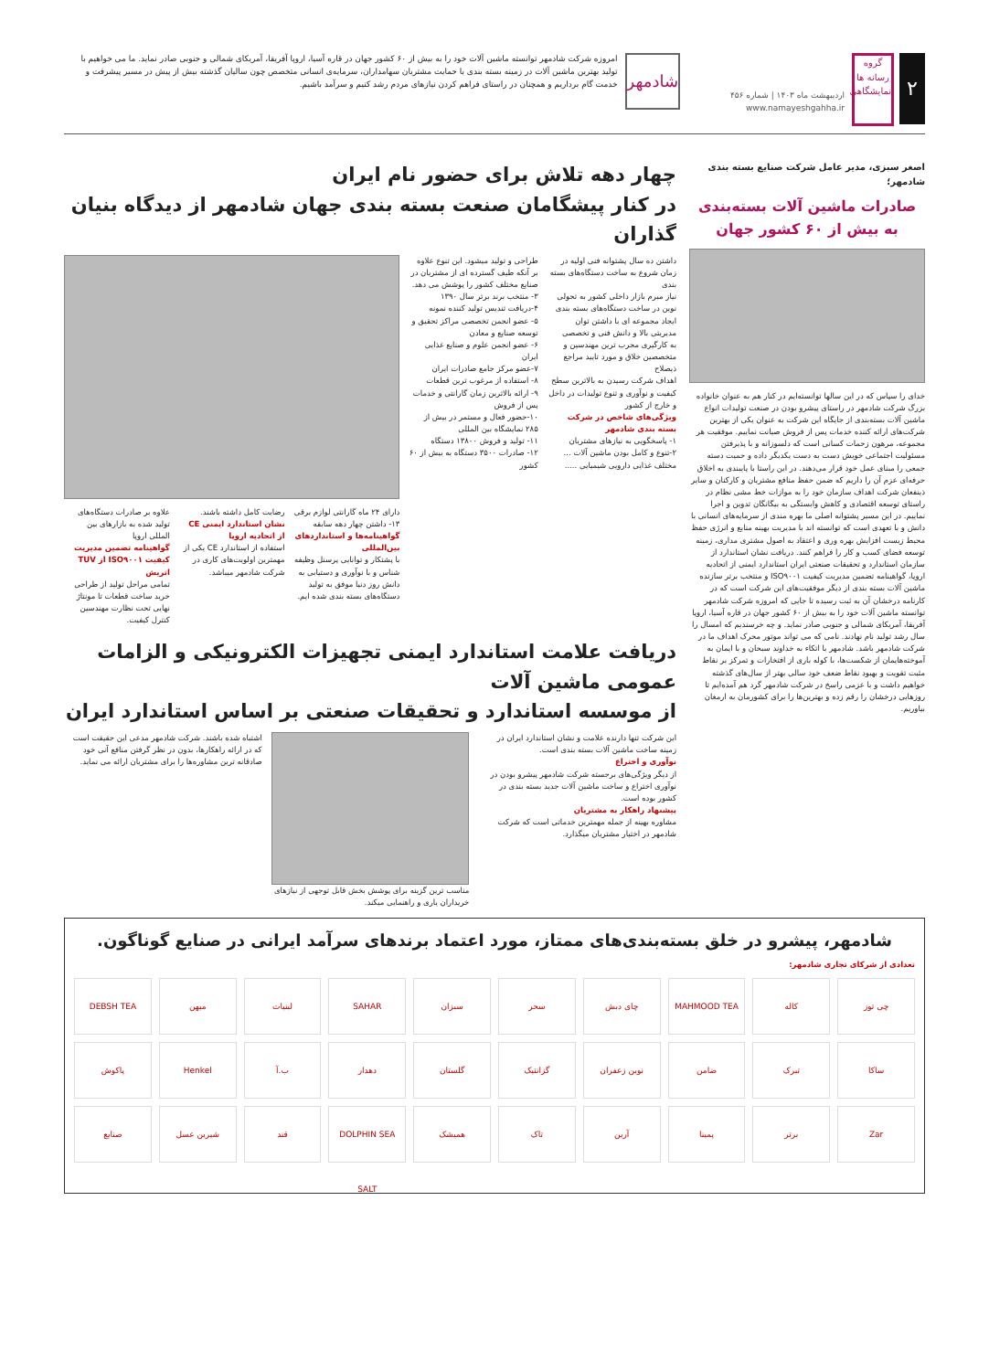۲
گروه رسانه ها نمایشگاهی
اردیبهشت ماه ۱۴۰۳ | شماره ۴۵۶
www.namayeshgahha.ir
شادمهر
امروزه شرکت شادمهر توانسته ماشین آلات خود را به بیش از ۶۰ کشور جهان در قاره آسیا، اروپا آفریقا، آمریکای شمالی و جنوبی صادر نماید. ما می خواهیم با تولید بهترین ماشین آلات در زمینه بسته بندی با حمایت مشتریان سهامداران، سرمایه‌ی انسانی متخصص چون سالیان گذشته بیش از پیش در مسیر پیشرفت و خدمت گام برداریم و همچنان در راستای فراهم کردن نیازهای مردم رشد کنیم و سرآمد باشیم.
اصغر سبزی، مدیر عامل شرکت صنایع بسته بندی شادمهر؛
صادرات ماشین آلات بسته‌بندی
به بیش از ۶۰ کشور جهان
خدای را سپاس که در این سالها توانسته‌ایم در کنار هم به عنوان خانواده بزرگ شرکت شادمهر در راستای پیشرو بودن در صنعت تولیدات انواع ماشین آلات بسته‌بندی از جایگاه این شرکت به عنوان یکی از بهترین شرکت‌های ارائه کننده خدمات پس از فروش صیانت نماییم. موفقیت هر مجموعه، مرهون زحمات کسانی است که دلسوزانه و با پذیرفتن مسئولیت اجتماعی خویش دست به دست یکدیگر داده و حمیت دسته جمعی را مبنای عمل خود قرار می‌دهند. در این راستا با پایبندی به اخلاق حرفه‌ای عزم آن را داریم که ضمن حفظ منافع مشتریان و کارکنان و سایر ذینفعان شرکت اهداف سازمان خود را به موازات خط مشی نظام در راستای توسعه اقتصادی و کاهش وابستگی به بیگانگان تدوین و اجرا نماییم. در این مسیر پشتوانه اصلی ما بهره مندی از سرمایه‌های انسانی با دانش و با تعهدی است که توانسته اند با مدیریت بهینه منابع و انرژی حفظ محیط زیست افزایش بهره وری و اعتقاد به اصول مشتری مداری، زمینه توسعه فضای کسب و کار را فراهم کنند. دریافت نشان استاندارد از سازمان استاندارد و تحقیقات صنعتی ایران استاندارد ایمنی از اتحادیه اروپا، گواهینامه تضمین مدیریت کیفیت ISO۹۰۰۱ و منتخب برتر سازنده ماشین آلات بسته بندی از دیگر موفقیت‌های این شرکت است که در کارنامه درخشان آن به ثبت رسیده تا جایی که امروزه شرکت شادمهر توانسته ماشین آلات خود را به بیش از ۶۰ کشور جهان در قاره آسیا، اروپا آفریقا، آمریکای شمالی و جنوبی صادر نماید. و چه خرسندیم که امسال را سال رشد تولید نام نهادند. نامی که می تواند موتور محرک اهداف ما در شرکت شادمهر باشد. شادمهر با اتکاء به خداوند سبحان و با ایمان به آموخته‌هایمان از شکست‌ها، با کوله باری از افتخارات و تمرکز بر نقاط مثبت تقویت و بهبود نقاط ضعف خود سالی بهتر از سال‌های گذشته خواهیم داشت و با عزمی راسخ در شرکت شادمهر گرد هم آمده‌ایم تا روزهایی درخشان را رقم زده و بهترین‌ها را برای کشورمان به ارمغان بیاوریم.
چهار دهه تلاش برای حضور نام ایران
در کنار پیشگامان صنعت بسته بندی جهان شادمهر از دیدگاه بنیان گذاران
داشتن ده سال پشتوانه فنی اولیه در زمان شروع به ساخت دستگاه‌های بسته بندی
نیاز مبرم بازار داخلی کشور به تحولی نوین در ساخت دستگاه‌های بسته بندی
ایجاد مجموعه ای با داشتن توان مدیریتی بالا و دانش فنی و تخصصی
به کارگیری مجرب ترین مهندسین و متخصصین خلاق و مورد تایید مراجع ذیصلاح
اهداف شرکت رسیدن به بالاترین سطح کیفیت و نوآوری و تنوع تولیدات در داخل و خارج از کشور
ویژگی‌های شاخص در شرکت بسته بندی شادمهر
۱- پاسخگویی به نیازهای مشتریان
۲-تنوع و کامل بودن ماشین آلات ... مختلف غذایی دارویی شیمیایی .....
طراحی و تولید میشود. این تنوع علاوه بر آنکه طیف گسترده ای از مشتریان در صنایع مختلف کشور را پوشش می دهد.
۳- منتخب برند برتر سال ۱۳۹۰
۴-دریافت تندیس تولید کننده نمونه
۵- عضو انجمن تخصصی مراکز تحقیق و توسعه صنایع و معادن
۶- عضو انجمن علوم و صنایع غذایی ایران
۷-عضو مرکز جامع صادرات ایران
۸- استفاده از مرغوب ترین قطعات
۹- ارائه بالاترین زمان گارانتی و خدمات پس از فروش
۱۰-حضور فعال و مستمر در بیش از ۲۸۵ نمایشگاه بین المللی
۱۱- تولید و فروش ۱۳۸۰۰ دستگاه
۱۲- صادرات ۳۵۰۰ دستگاه به بیش از ۶۰ کشور
دارای ۲۴ ماه گارانتی لوازم برقی
۱۳- داشتن چهار دهه سابقه
گواهینامه‌ها و استانداردهای بین‌المللی
با پشتکار و توانایی پرسنل وظیفه شناس و با نوآوری و دستیابی به دانش روز دنیا موفق به تولید دستگاه‌های بسته بندی شده ایم.
رضایت کامل داشته باشند.
نشان استاندارد ایمنی CE از اتحادیه اروپا
استفاده از استاندارد CE یکی از مهمترین اولویت‌های کاری در شرکت شادمهر میباشد.
علاوه بر صادرات دستگاه‌های تولید شده به بازارهای بین المللی اروپا
گواهینامه تضمین مدیریت کیفیت ISO۹۰۰۱ از TUV اتریش
تمامی مراحل تولید از طراحی خرید ساخت قطعات تا مونتاژ نهایی تحت نظارت مهندسین کنترل کیفیت.
دریافت علامت استاندارد ایمنی تجهیزات الکترونیکی و الزامات عمومی ماشین آلات
از موسسه استاندارد و تحقیقات صنعتی بر اساس استاندارد ایران
این شرکت تنها دارنده علامت و نشان استاندارد ایران در زمینه ساخت ماشین آلات بسته بندی است.
نوآوری و اختراع
از دیگر ویژگی‌های برجسته شرکت شادمهر پیشرو بودن در نوآوری اختراع و ساخت ماشین آلات جدید بسته بندی در کشور بوده است.
پیشنهاد راهکار به مشتریان
مشاوره بهینه از جمله مهمترین خدماتی است که شرکت شادمهر در اختیار مشتریان میگذارد.
مناسب ترین گزینه برای پوشش بخش قابل توجهی از نیازهای خریداران یاری و راهنمایی میکند.
اشتباه شده باشند. شرکت شادمهر مدعی این حقیقت است که در ارائه راهکارها، بدون در نظر گرفتن منافع آنی خود صادقانه ترین مشاوره‌ها را برای مشتریان ارائه می نماید.
شادمهر، پیشرو در خلق بسته‌بندی‌های ممتاز، مورد اعتماد برندهای سرآمد ایرانی در صنایع گوناگون.
تعدادی از شرکای تجاری شادمهر:
چی توز
کاله
MAHMOOD TEA
چای دبش
سحر
سبزان
SAHAR
لبنیات
میهن
DEBSH TEA
ساکا
تبرک
ضامن
نوین زعفران
گزانتیک
گلستان
دهدار
ب.آ
Henkel
پاکوش
Zar
برتر
پمینا
آرین
تاک
همیشک
DOLPHIN SEA SALT
قند
شیرین عسل
صنایع